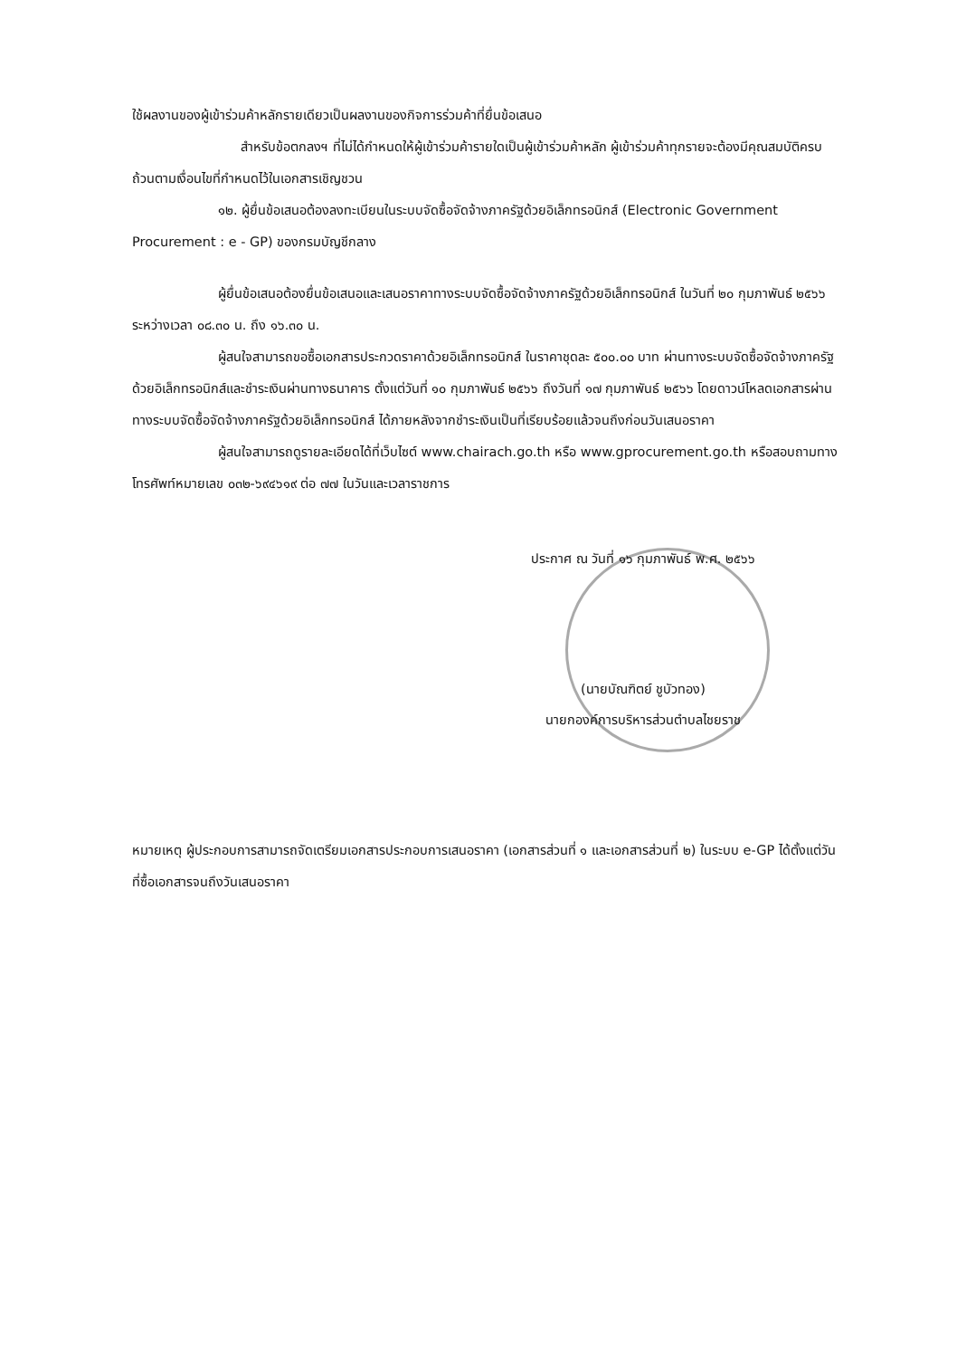ใช้ผลงานของผู้เข้าร่วมค้าหลักรายเดียวเป็นผลงานของกิจการร่วมค้าที่ยื่นข้อเสนอ
สำหรับข้อตกลงฯ ที่ไม่ได้กำหนดให้ผู้เข้าร่วมค้ารายใดเป็นผู้เข้าร่วมค้าหลัก ผู้เข้าร่วมค้าทุกรายจะต้องมีคุณสมบัติครบถ้วนตามเงื่อนไขที่กำหนดไว้ในเอกสารเชิญชวน
๑๒. ผู้ยื่นข้อเสนอต้องลงทะเบียนในระบบจัดซื้อจัดจ้างภาครัฐด้วยอิเล็กทรอนิกส์ (Electronic Government Procurement : e - GP) ของกรมบัญชีกลาง
ผู้ยื่นข้อเสนอต้องยื่นข้อเสนอและเสนอราคาทางระบบจัดซื้อจัดจ้างภาครัฐด้วยอิเล็กทรอนิกส์ ในวันที่ ๒๐ กุมภาพันธ์ ๒๕๖๖ ระหว่างเวลา ๐๘.๓๐ น. ถึง ๑๖.๓๐ น.
ผู้สนใจสามารถขอซื้อเอกสารประกวดราคาด้วยอิเล็กทรอนิกส์ ในราคาชุดละ ๕๐๐.๐๐ บาท ผ่านทางระบบจัดซื้อจัดจ้างภาครัฐด้วยอิเล็กทรอนิกส์และชำระเงินผ่านทางธนาคาร ตั้งแต่วันที่ ๑๐ กุมภาพันธ์ ๒๕๖๖ ถึงวันที่ ๑๗ กุมภาพันธ์ ๒๕๖๖ โดยดาวน์โหลดเอกสารผ่านทางระบบจัดซื้อจัดจ้างภาครัฐด้วยอิเล็กทรอนิกส์ ได้ภายหลังจากชำระเงินเป็นที่เรียบร้อยแล้วจนถึงก่อนวันเสนอราคา
ผู้สนใจสามารถดูรายละเอียดได้ที่เว็บไซต์ www.chairach.go.th หรือ www.gprocurement.go.th หรือสอบถามทางโทรศัพท์หมายเลข ๐๓๒-๖๙๔๖๑๙ ต่อ ๗๗ ในวันและเวลาราชการ
ประกาศ ณ วันที่ ๑๖ กุมภาพันธ์ พ.ศ. ๒๕๖๖
(นายบัณฑิตย์ ชูบัวทอง)
นายกองค์การบริหารส่วนตำบลไชยราช
หมายเหตุ ผู้ประกอบการสามารถจัดเตรียมเอกสารประกอบการเสนอราคา (เอกสารส่วนที่ ๑ และเอกสารส่วนที่ ๒) ในระบบ e-GP ได้ตั้งแต่วันที่ซื้อเอกสารจนถึงวันเสนอราคา